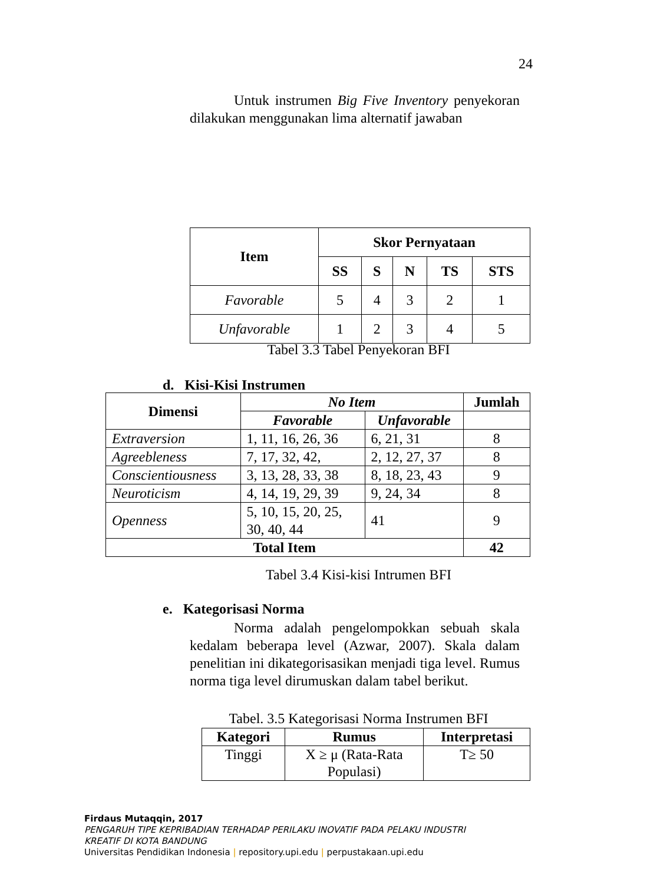24
Untuk instrumen Big Five Inventory penyekoran dilakukan menggunakan lima alternatif jawaban
| Item | Skor Pernyataan | | | | |
| --- | --- | --- | --- | --- | --- |
| | SS | S | N | TS | STS |
| Favorable | 5 | 4 | 3 | 2 | 1 |
| Unfavorable | 1 | 2 | 3 | 4 | 5 |
Tabel 3.3 Tabel Penyekoran BFI
d. Kisi-Kisi Instrumen
| Dimensi | No Item | | Jumlah |
| --- | --- | --- | --- |
| | Favorable | Unfavorable | |
| Extraversion | 1, 11, 16, 26, 36 | 6, 21, 31 | 8 |
| Agreebleness | 7, 17, 32, 42, | 2, 12, 27, 37 | 8 |
| Conscientiousness | 3, 13, 28, 33, 38 | 8, 18, 23, 43 | 9 |
| Neuroticism | 4, 14, 19, 29, 39 | 9, 24, 34 | 8 |
| Openness | 5, 10, 15, 20, 25, 30, 40, 44 | 41 | 9 |
| Total Item | | | 42 |
Tabel 3.4 Kisi-kisi Intrumen BFI
e. Kategorisasi Norma
Norma adalah pengelompokkan sebuah skala kedalam beberapa level (Azwar, 2007). Skala dalam penelitian ini dikategorisasikan menjadi tiga level. Rumus norma tiga level dirumuskan dalam tabel berikut.
Tabel. 3.5 Kategorisasi Norma Instrumen BFI
| Kategori | Rumus | Interpretasi |
| --- | --- | --- |
| Tinggi | X ≥ μ (Rata-Rata Populasi) | T≥ 50 |
Firdaus Mutaqqin, 2017
PENGARUH TIPE KEPRIBADIAN TERHADAP PERILAKU INOVATIF PADA PELAKU INDUSTRI
KREATIF DI KOTA BANDUNG
Universitas Pendidikan Indonesia | repository.upi.edu | perpustakaan.upi.edu